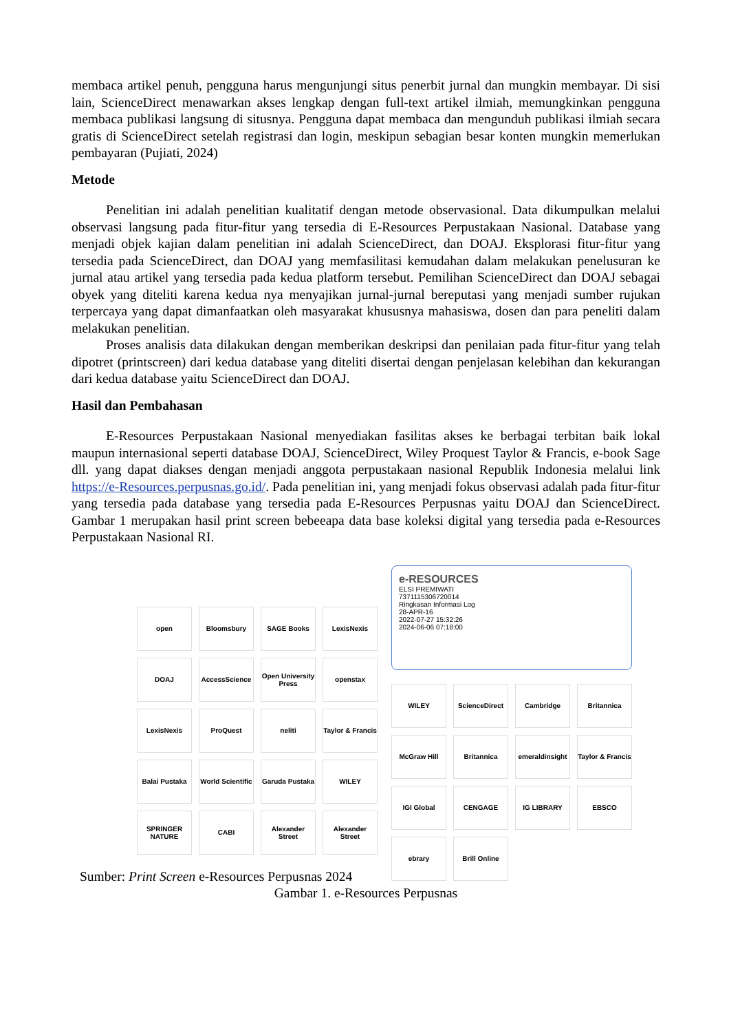membaca artikel penuh, pengguna harus mengunjungi situs penerbit jurnal dan mungkin membayar. Di sisi lain, ScienceDirect menawarkan akses lengkap dengan full-text artikel ilmiah, memungkinkan pengguna membaca publikasi langsung di situsnya. Pengguna dapat membaca dan mengunduh publikasi ilmiah secara gratis di ScienceDirect setelah registrasi dan login, meskipun sebagian besar konten mungkin memerlukan pembayaran (Pujiati, 2024)
Metode
Penelitian ini adalah penelitian kualitatif dengan metode observasional. Data dikumpulkan melalui observasi langsung pada fitur-fitur yang tersedia di E-Resources Perpustakaan Nasional. Database yang menjadi objek kajian dalam penelitian ini adalah ScienceDirect, dan DOAJ. Eksplorasi fitur-fitur yang tersedia pada ScienceDirect, dan DOAJ yang memfasilitasi kemudahan dalam melakukan penelusuran ke jurnal atau artikel yang tersedia pada kedua platform tersebut. Pemilihan ScienceDirect dan DOAJ sebagai obyek yang diteliti karena kedua nya menyajikan jurnal-jurnal bereputasi yang menjadi sumber rujukan terpercaya yang dapat dimanfaatkan oleh masyarakat khususnya mahasiswa, dosen dan para peneliti dalam melakukan penelitian.
Proses analisis data dilakukan dengan memberikan deskripsi dan penilaian pada fitur-fitur yang telah dipotret (printscreen) dari kedua database yang diteliti disertai dengan penjelasan kelebihan dan kekurangan dari kedua database yaitu ScienceDirect dan DOAJ.
Hasil dan Pembahasan
E-Resources Perpustakaan Nasional menyediakan fasilitas akses ke berbagai terbitan baik lokal maupun internasional seperti database DOAJ, ScienceDirect, Wiley Proquest Taylor & Francis, e-book Sage dll. yang dapat diakses dengan menjadi anggota perpustakaan nasional Republik Indonesia melalui link https://e-Resources.perpusnas.go.id/. Pada penelitian ini, yang menjadi fokus observasi adalah pada fitur-fitur yang tersedia pada database yang tersedia pada E-Resources Perpusnas yaitu DOAJ dan ScienceDirect. Gambar 1 merupakan hasil print screen bebeeapa data base koleksi digital yang tersedia pada e-Resources Perpustakaan Nasional RI.
open
Bloomsbury
SAGE Books
LexisNexis
DOAJ
AccessScience
Open University Press
openstax
LexisNexis
ProQuest
neliti
Taylor & Francis
Balai Pustaka
World Scientific
Garuda Pustaka
WILEY
SPRINGER NATURE
CABI
Alexander Street
Alexander Street
e-RESOURCES
ELSI PREMIWATI
7371115306720014
Ringkasan Informasi Log
28-APR-16
2022-07-27 15:32:26
2024-06-06 07:18:00
WILEY
ScienceDirect
Cambridge
Britannica
McGraw Hill
Britannica
emeraldinsight
Taylor & Francis
IGI Global
CENGAGE
IG LIBRARY
EBSCO
ebrary
Brill Online
Sumber: Print Screen e-Resources Perpusnas 2024
Gambar 1. e-Resources Perpusnas